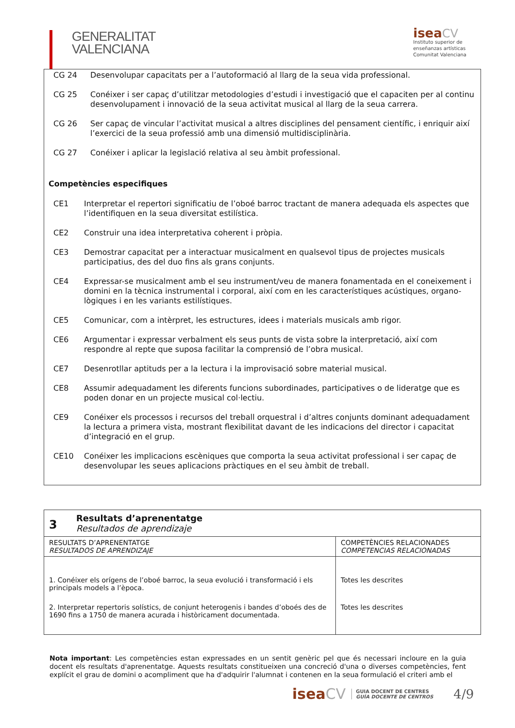GENERALITAT
VALENCIANA
isea CV
Instituto superior de
enseñanzas artísticas
Comunitat Valenciana
CG 24 Desenvolupar capacitats per a l’autoformació al llarg de la seua vida professional.
CG 25 Conéixer i ser capaç d’utilitzar metodologies d’estudi i investigació que el capaciten per al continu desenvolupament i innovació de la seua activitat musical al llarg de la seua carrera.
CG 26 Ser capaç de vincular l’activitat musical a altres disciplines del pensament científic, i enriquir així l’exercici de la seua professió amb una dimensió multidisciplinària.
CG 27 Conéixer i aplicar la legislació relativa al seu àmbit professional.
Competències especifiques
CE1 Interpretar el repertori significatiu de l’oboé barroc tractant de manera adequada els aspectes que l’identifiquen en la seua diversitat estilística.
CE2 Construir una idea interpretativa coherent i pròpia.
CE3 Demostrar capacitat per a interactuar musicalment en qualsevol tipus de projectes musicals participatius, des del duo fins als grans conjunts.
CE4 Expressar-se musicalment amb el seu instrument/veu de manera fonamentada en el coneixement i domini en la tècnica instrumental i corporal, així com en les característiques acústiques, organo-lògiques i en les variants estilístiques.
CE5 Comunicar, com a intèrpret, les estructures, idees i materials musicals amb rigor.
CE6 Argumentar i expressar verbalment els seus punts de vista sobre la interpretació, així com respondre al repte que suposa facilitar la comprensió de l’obra musical.
CE7 Desenrotllar aptituds per a la lectura i la improvisació sobre material musical.
CE8 Assumir adequadament les diferents funcions subordinades, participatives o de lideratge que es poden donar en un projecte musical col·lectiu.
CE9 Conéixer els processos i recursos del treball orquestral i d’altres conjunts dominant adequadament la lectura a primera vista, mostrant flexibilitat davant de les indicacions del director i capacitat d’integració en el grup.
CE10 Conéixer les implicacions escèniques que comporta la seua activitat professional i ser capaç de desenvolupar les seues aplicacions pràctiques en el seu àmbit de treball.
| 3 Resultats d’aprenentatge Resultados de aprendizaje | |
| RESULTATS D’APRENENTATGE RESULTADOS DE APRENDIZAJE | COMPETÈNCIES RELACIONADES COMPETENCIAS RELACIONADAS |
| 1. Conéixer els orígens de l’oboé barroc, la seua evolució i transformació i els principals models a l’època. | Totes les descrites |
| 2. Interpretar repertoris solístics, de conjunt heterogenis i bandes d’oboés des de 1690 fins a 1750 de manera acurada i històricament documentada. | Totes les descrites |
Nota important: Les competències estan expressades en un sentit genèric pel que és necessari incloure en la guia docent els resultats d'aprenentatge. Aquests resultats constitueixen una concreció d'una o diverses competències, fent explícit el grau de domini o acompliment que ha d'adquirir l'alumnat i contenen en la seua formulació el criteri amb el
iseaCV GUIA DOCENT DE CENTRES
GUÍA DOCENTE DE CENTROS 4/9